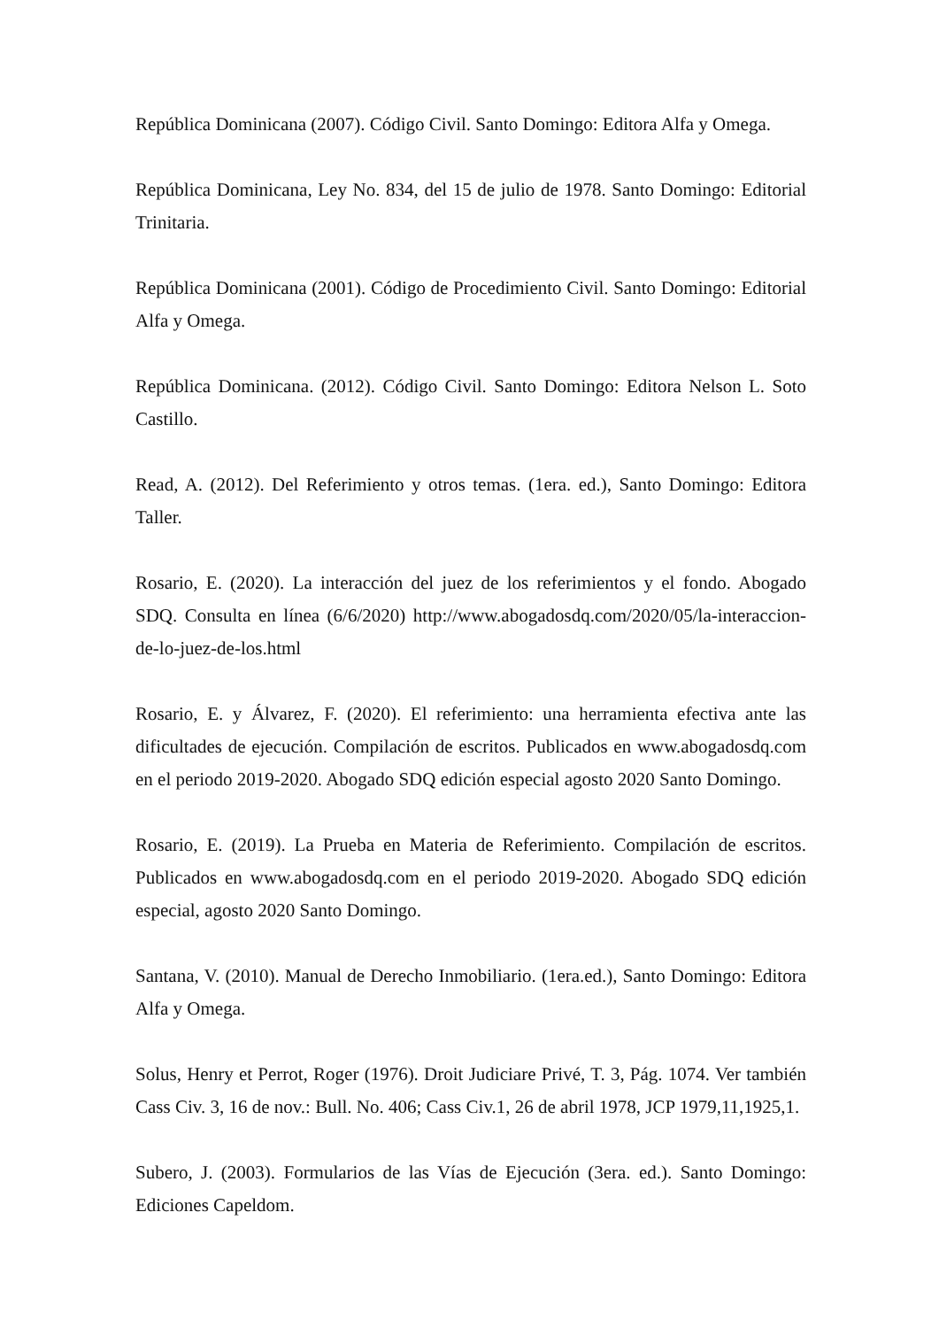República Dominicana (2007). Código Civil. Santo Domingo: Editora Alfa y Omega.
República Dominicana, Ley No. 834, del 15 de julio de 1978. Santo Domingo: Editorial Trinitaria.
República Dominicana (2001). Código de Procedimiento Civil. Santo Domingo: Editorial Alfa y Omega.
República Dominicana. (2012). Código Civil. Santo Domingo: Editora Nelson L. Soto Castillo.
Read, A. (2012). Del Referimiento y otros temas. (1era. ed.), Santo Domingo: Editora Taller.
Rosario, E. (2020). La interacción del juez de los referimientos y el fondo. Abogado SDQ. Consulta en línea (6/6/2020) http://www.abogadosdq.com/2020/05/la-interaccion-de-lo-juez-de-los.html
Rosario, E. y Álvarez, F. (2020). El referimiento: una herramienta efectiva ante las dificultades de ejecución. Compilación de escritos. Publicados en www.abogadosdq.com en el periodo 2019-2020. Abogado SDQ edición especial agosto 2020 Santo Domingo.
Rosario, E. (2019). La Prueba en Materia de Referimiento. Compilación de escritos. Publicados en www.abogadosdq.com en el periodo 2019-2020. Abogado SDQ edición especial, agosto 2020 Santo Domingo.
Santana, V. (2010). Manual de Derecho Inmobiliario. (1era.ed.), Santo Domingo: Editora Alfa y Omega.
Solus, Henry et Perrot, Roger (1976). Droit Judiciare Privé, T. 3, Pág. 1074. Ver también Cass Civ. 3, 16 de nov.: Bull. No. 406; Cass Civ.1, 26 de abril 1978, JCP 1979,11,1925,1.
Subero, J. (2003). Formularios de las Vías de Ejecución (3era. ed.). Santo Domingo: Ediciones Capeldom.